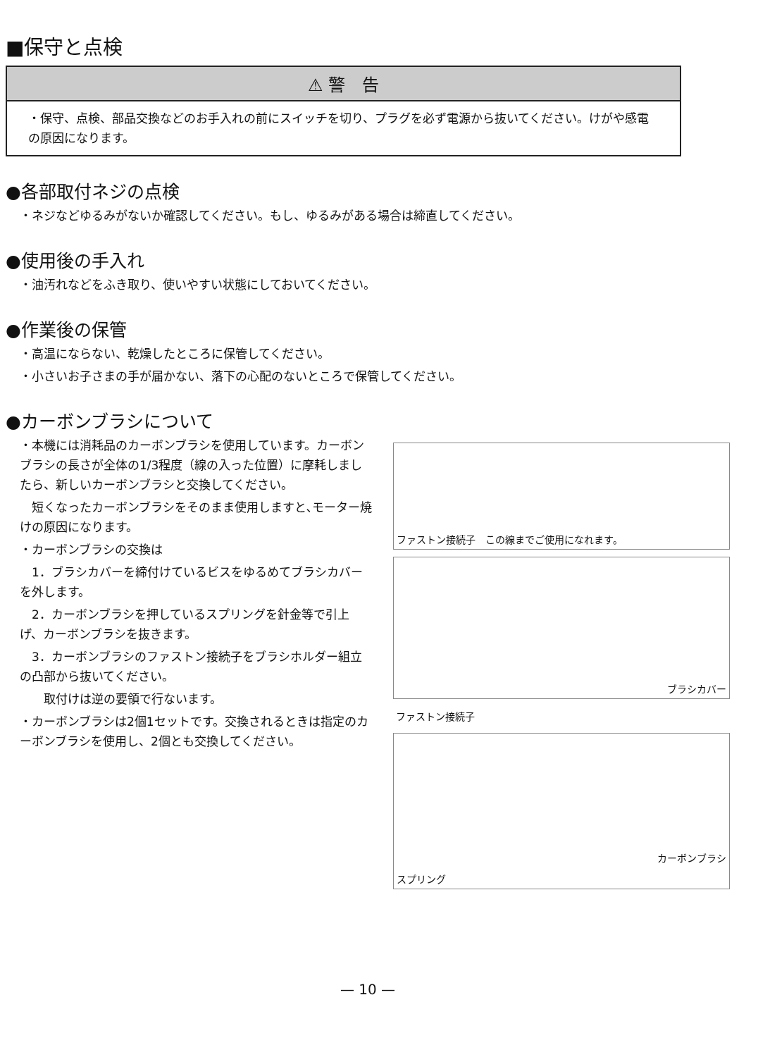■保守と点検
⚠ 警　告
・保守、点検、部品交換などのお手入れの前にスイッチを切り、プラグを必ず電源から抜いてください。けがや感電の原因になります。
●各部取付ネジの点検
・ネジなどゆるみがないか確認してください。もし、ゆるみがある場合は締直してください。
●使用後の手入れ
・油汚れなどをふき取り、使いやすい状態にしておいてください。
●作業後の保管
・高温にならない、乾燥したところに保管してください。
・小さいお子さまの手が届かない、落下の心配のないところで保管してください。
●カーボンブラシについて
・本機には消耗品のカーボンブラシを使用しています。カーボンブラシの長さが全体の1/3程度（線の入った位置）に摩耗しましたら、新しいカーボンブラシと交換してください。
　短くなったカーボンブラシをそのまま使用しますと､モーター焼けの原因になります。
・カーボンブラシの交換は
　1．ブラシカバーを締付けているビスをゆるめてブラシカバーを外します。
　2．カーボンブラシを押しているスプリングを針金等で引上げ、カーボンブラシを抜きます。
　3．カーボンブラシのファストン接続子をブラシホルダー組立の凸部から抜いてください。
　　取付けは逆の要領で行ないます。
・カーボンブラシは2個1セットです。交換されるときは指定のカーボンブラシを使用し、2個とも交換してください。
ファストン接続子　この線までご使用になれます。
ブラシカバー
ファストン接続子
カーボンブラシ
スプリング
— 10 —